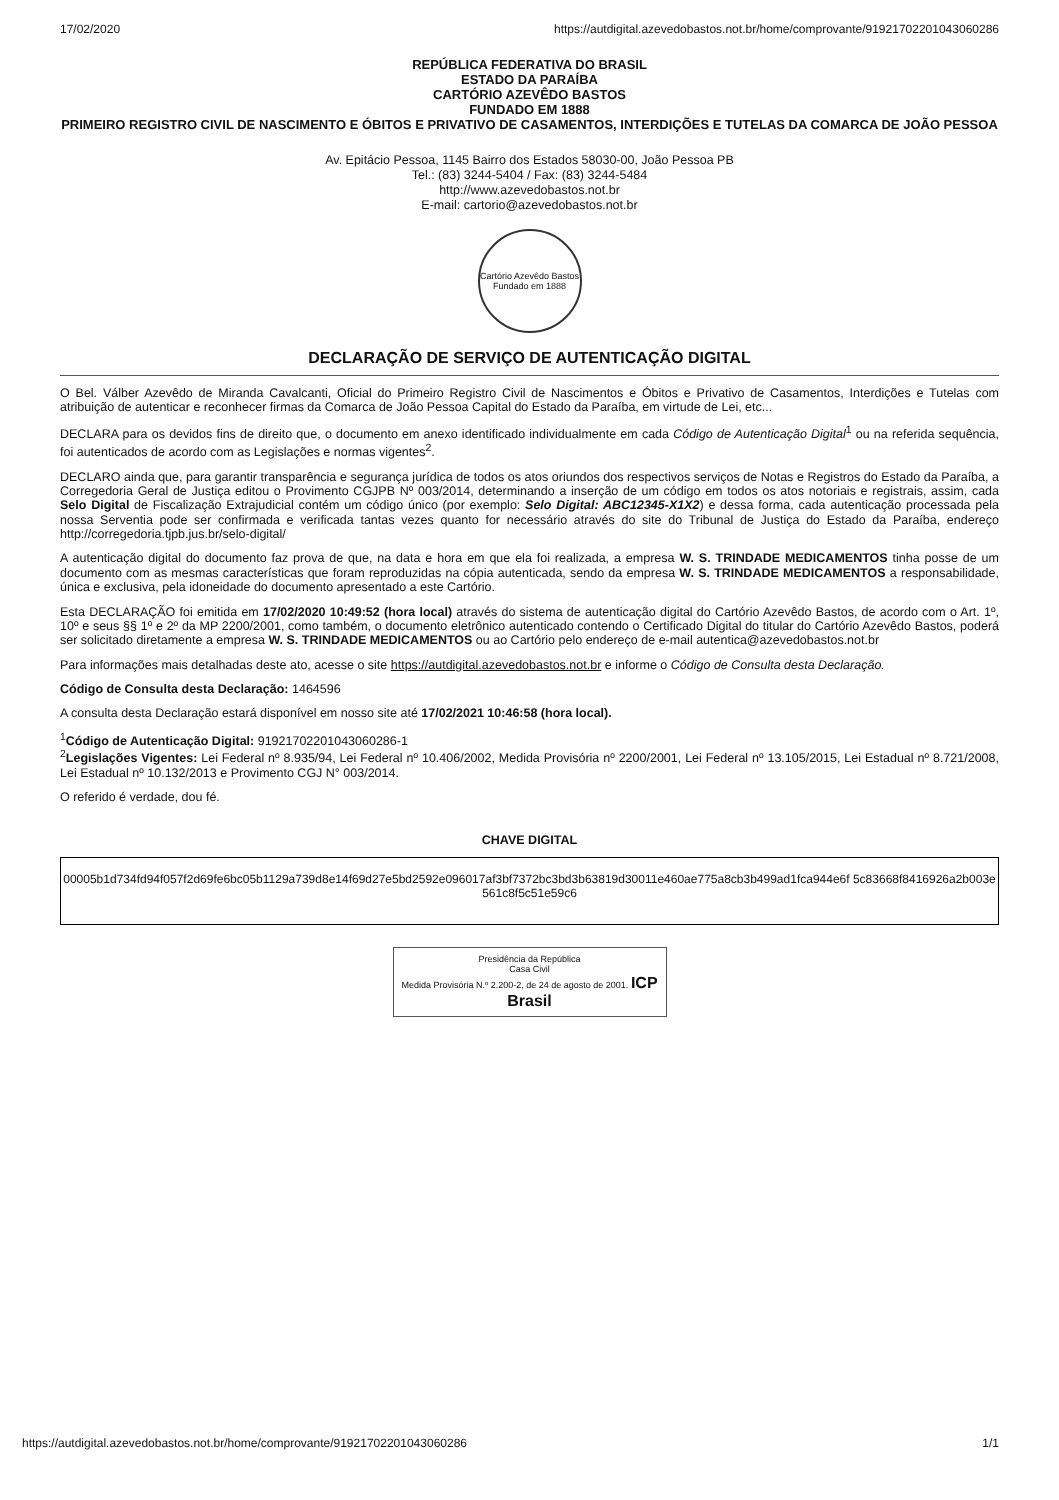17/02/2020 https://autdigital.azevedobastos.not.br/home/comprovante/91921702201043060286
REPÚBLICA FEDERATIVA DO BRASIL
ESTADO DA PARAÍBA
CARTÓRIO AZEVÊDO BASTOS
FUNDADO EM 1888
PRIMEIRO REGISTRO CIVIL DE NASCIMENTO E ÓBITOS E PRIVATIVO DE CASAMENTOS, INTERDIÇÕES E TUTELAS DA COMARCA DE JOÃO PESSOA
Av. Epitácio Pessoa, 1145 Bairro dos Estados 58030-00, João Pessoa PB
Tel.: (83) 3244-5404 / Fax: (83) 3244-5484
http://www.azevedobastos.not.br
E-mail: cartorio@azevedobastos.not.br
Cartório Azevêdo Bastos
Fundado em 1888
DECLARAÇÃO DE SERVIÇO DE AUTENTICAÇÃO DIGITAL
O Bel. Válber Azevêdo de Miranda Cavalcanti, Oficial do Primeiro Registro Civil de Nascimentos e Óbitos e Privativo de Casamentos, Interdições e Tutelas com atribuição de autenticar e reconhecer firmas da Comarca de João Pessoa Capital do Estado da Paraíba, em virtude de Lei, etc...
DECLARA para os devidos fins de direito que, o documento em anexo identificado individualmente em cada Código de Autenticação Digital<sup>1</sup> ou na referida sequência, foi autenticados de acordo com as Legislações e normas vigentes<sup>2</sup>.
DECLARO ainda que, para garantir transparência e segurança jurídica de todos os atos oriundos dos respectivos serviços de Notas e Registros do Estado da Paraíba, a Corregedoria Geral de Justiça editou o Provimento CGJPB Nº 003/2014, determinando a inserção de um código em todos os atos notoriais e registrais, assim, cada Selo Digital de Fiscalização Extrajudicial contém um código único (por exemplo: Selo Digital: ABC12345-X1X2) e dessa forma, cada autenticação processada pela nossa Serventia pode ser confirmada e verificada tantas vezes quanto for necessário através do site do Tribunal de Justiça do Estado da Paraíba, endereço http://corregedoria.tjpb.jus.br/selo-digital/
A autenticação digital do documento faz prova de que, na data e hora em que ela foi realizada, a empresa W. S. TRINDADE MEDICAMENTOS tinha posse de um documento com as mesmas características que foram reproduzidas na cópia autenticada, sendo da empresa W. S. TRINDADE MEDICAMENTOS a responsabilidade, única e exclusiva, pela idoneidade do documento apresentado a este Cartório.
Esta DECLARAÇÃO foi emitida em 17/02/2020 10:49:52 (hora local) através do sistema de autenticação digital do Cartório Azevêdo Bastos, de acordo com o Art. 1º, 10º e seus §§ 1º e 2º da MP 2200/2001, como também, o documento eletrônico autenticado contendo o Certificado Digital do titular do Cartório Azevêdo Bastos, poderá ser solicitado diretamente a empresa W. S. TRINDADE MEDICAMENTOS ou ao Cartório pelo endereço de e-mail autentica@azevedobastos.not.br
Para informações mais detalhadas deste ato, acesse o site https://autdigital.azevedobastos.not.br e informe o Código de Consulta desta Declaração.
Código de Consulta desta Declaração: 1464596
A consulta desta Declaração estará disponível em nosso site até 17/02/2021 10:46:58 (hora local).
<sup>1</sup> Código de Autenticação Digital: 91921702201043060286-1
<sup>2</sup> Legislações Vigentes: Lei Federal nº 8.935/94, Lei Federal nº 10.406/2002, Medida Provisória nº 2200/2001, Lei Federal nº 13.105/2015, Lei Estadual nº 8.721/2008, Lei Estadual nº 10.132/2013 e Provimento CGJ N° 003/2014.
O referido é verdade, dou fé.
CHAVE DIGITAL
00005b1d734fd94f057f2d69fe6bc05b1129a739d8e14f69d27e5bd2592e096017af3bf7372bc3bd3b63819d30011e460ae775a8cb3b499ad1fca944e6f 5c83668f8416926a2b003e561c8f5c51e59c6
Presidência da República
Casa Civil
Medida Provisória N.º 2.200-2, de 24 de agosto de 2001. ICP Brasil
https://autdigital.azevedobastos.not.br/home/comprovante/91921702201043060286 1/1